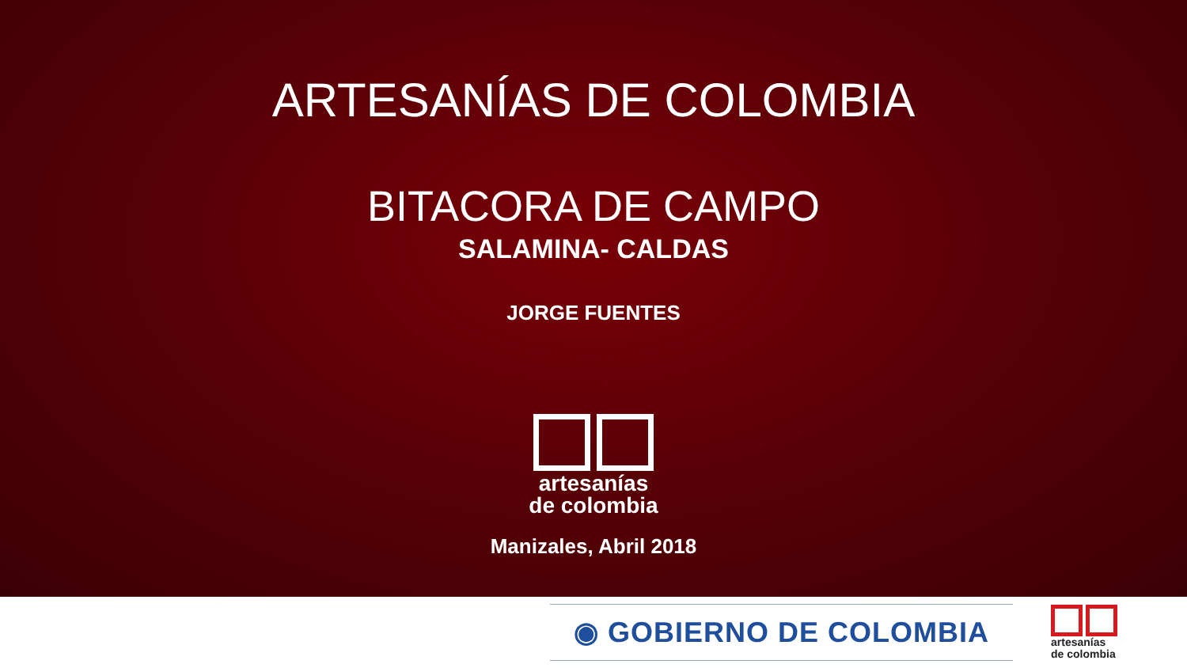ARTESANÍAS DE COLOMBIA
BITACORA DE CAMPO
SALAMINA- CALDAS
JORGE FUENTES
artesanías
de colombia
Manizales, Abril 2018
◉ GOBIERNO DE COLOMBIA
artesanías
de colombia